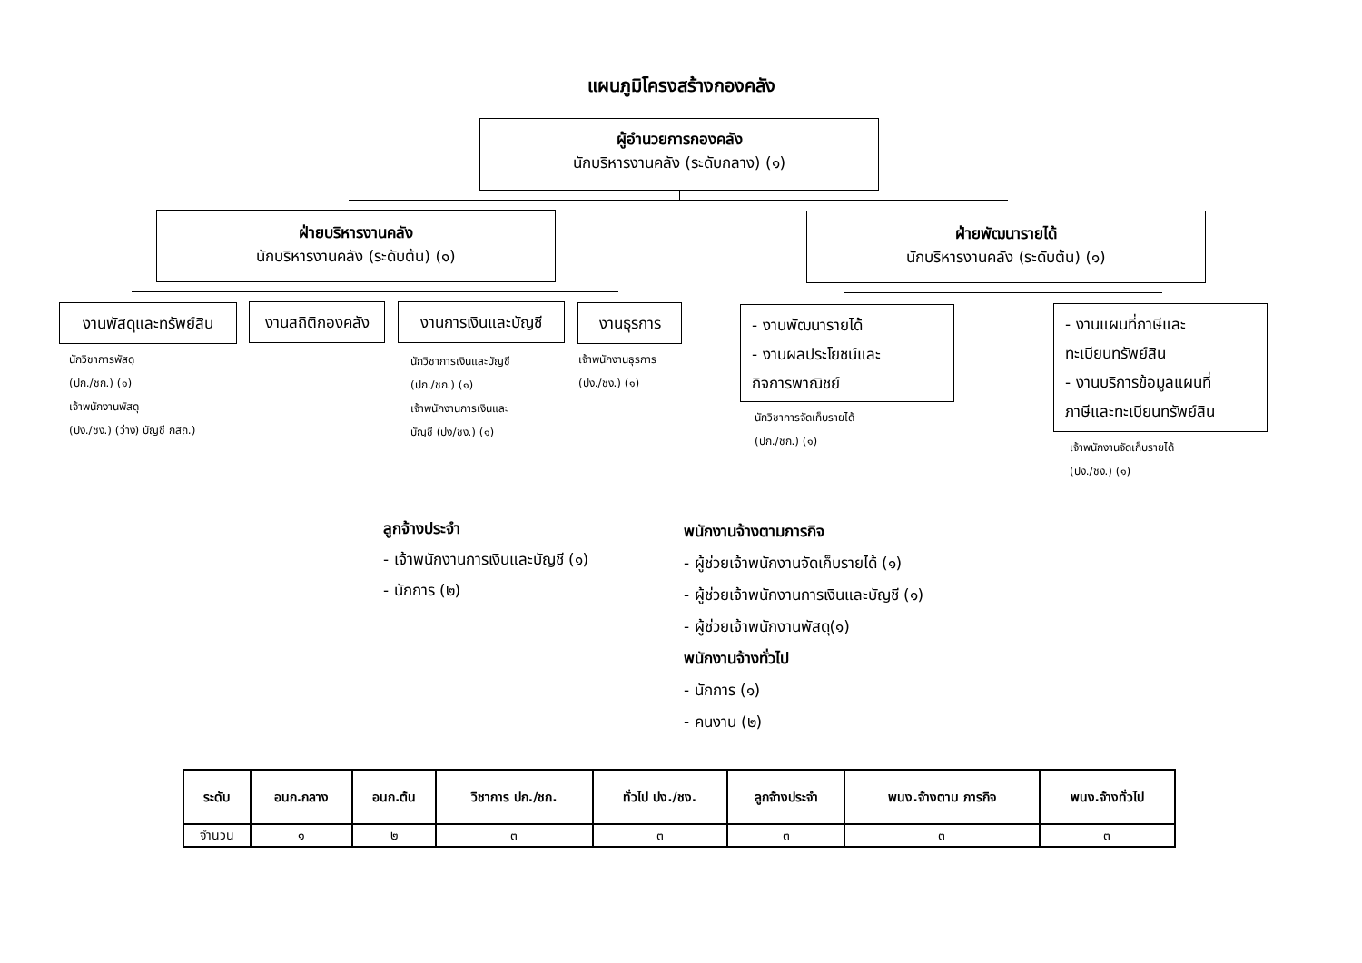แผนภูมิโครงสร้างกองคลัง
ผู้อำนวยการกองคลัง
นักบริหารงานคลัง (ระดับกลาง) (๑)
ฝ่ายบริหารงานคลัง
นักบริหารงานคลัง (ระดับต้น) (๑)
ฝ่ายพัฒนารายได้
นักบริหารงานคลัง (ระดับต้น) (๑)
งานพัสดุและทรัพย์สิน
งานสถิติกองคลัง
งานการเงินและบัญชี งานธุรการ
นักวิชาการพัสดุ
(ปก./ชก.) (๑)
เจ้าพนักงานพัสดุ
(ปง./ชง.) (ว่าง) บัญชี กสถ.)
นักวิชาการเงินและบัญชี
(ปก./ชก.) (๑)
เจ้าพนักงานการเงินและ
บัญชี (ปง/ชง.) (๑)
เจ้าพนักงานธุรการ
(ปง./ชง.) (๑)
- งานพัฒนารายได้
- งานผลประโยชน์และ
กิจการพาณิชย์
- งานแผนที่ภาษีและ
ทะเบียนทรัพย์สิน
- งานบริการข้อมูลแผนที่
ภาษีและทะเบียนทรัพย์สิน
นักวิชาการจัดเก็บรายได้
(ปก./ชก.) (๑)
เจ้าพนักงานจัดเก็บรายได้
(ปง./ชง.) (๑)
ลูกจ้างประจำ
- เจ้าพนักงานการเงินและบัญชี (๑)
- นักการ (๒)
พนักงานจ้างตามภารกิจ
- ผู้ช่วยเจ้าพนักงานจัดเก็บรายได้ (๑)
- ผู้ช่วยเจ้าพนักงานการเงินและบัญชี (๑)
- ผู้ช่วยเจ้าพนักงานพัสดุ(๑)
พนักงานจ้างทั่วไป
- นักการ (๑)
- คนงาน (๒)
| ระดับ | อนก.กลาง | อนก.ต้น | วิชาการ ปก./ชก. | ทั่วไป ปง./ชง. | ลูกจ้างประจำ | พนง.จ้างตาม ภารกิจ | พนง.จ้างทั่วไป |
| --- | --- | --- | --- | --- | --- | --- | --- |
| จำนวน | ๑ | ๒ | ๓ | ๓ | ๓ | ๓ | ๓ |